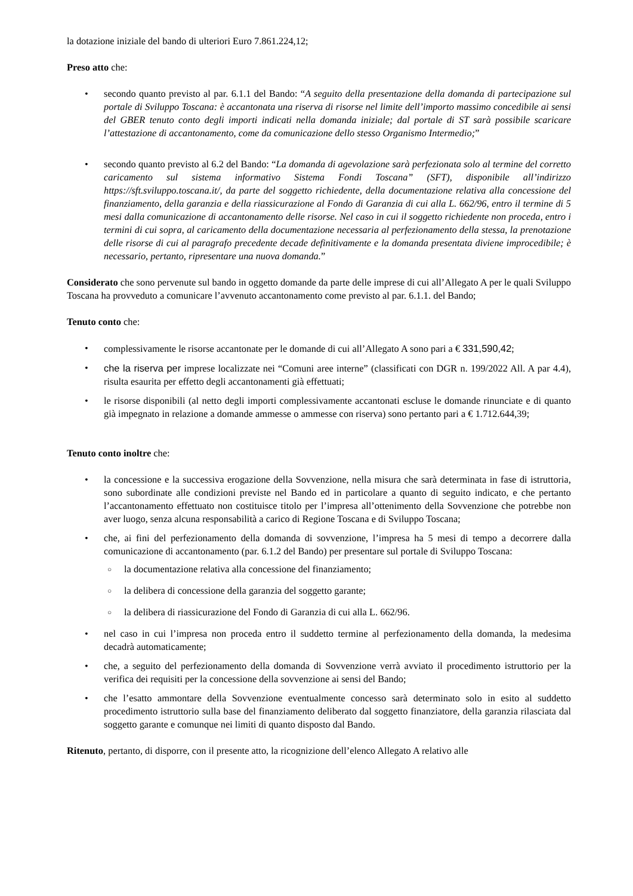la dotazione iniziale del bando di ulteriori Euro 7.861.224,12;
Preso atto che:
• secondo quanto previsto al par. 6.1.1 del Bando: “A seguito della presentazione della domanda di partecipazione sul portale di Sviluppo Toscana: è accantonata una riserva di risorse nel limite dell’importo massimo concedibile ai sensi del GBER tenuto conto degli importi indicati nella domanda iniziale; dal portale di ST sarà possibile scaricare l’attestazione di accantonamento, come da comunicazione dello stesso Organismo Intermedio;”
• secondo quanto previsto al 6.2 del Bando: “La domanda di agevolazione sarà perfezionata solo al termine del corretto caricamento sul sistema informativo Sistema Fondi Toscana” (SFT), disponibile all’indirizzo https://sft.sviluppo.toscana.it/, da parte del soggetto richiedente, della documentazione relativa alla concessione del finanziamento, della garanzia e della riassicurazione al Fondo di Garanzia di cui alla L. 662/96, entro il termine di 5 mesi dalla comunicazione di accantonamento delle risorse. Nel caso in cui il soggetto richiedente non proceda, entro i termini di cui sopra, al caricamento della documentazione necessaria al perfezionamento della stessa, la prenotazione delle risorse di cui al paragrafo precedente decade definitivamente e la domanda presentata diviene improcedibile; è necessario, pertanto, ripresentare una nuova domanda.”
Considerato che sono pervenute sul bando in oggetto domande da parte delle imprese di cui all’Allegato A per le quali Sviluppo Toscana ha provveduto a comunicare l’avvenuto accantonamento come previsto al par. 6.1.1. del Bando;
Tenuto conto che:
• complessivamente le risorse accantonate per le domande di cui all’Allegato A sono pari a € 331,590,42;
• che la riserva per imprese localizzate nei “Comuni aree interne” (classificati con DGR n. 199/2022 All. A par 4.4), risulta esaurita per effetto degli accantonamenti già effettuati;
• le risorse disponibili (al netto degli importi complessivamente accantonati escluse le domande rinunciate e di quanto già impegnato in relazione a domande ammesse o ammesse con riserva) sono pertanto pari a € 1.712.644,39;
Tenuto conto inoltre che:
• la concessione e la successiva erogazione della Sovvenzione, nella misura che sarà determinata in fase di istruttoria, sono subordinate alle condizioni previste nel Bando ed in particolare a quanto di seguito indicato, e che pertanto l’accantonamento effettuato non costituisce titolo per l’impresa all’ottenimento della Sovvenzione che potrebbe non aver luogo, senza alcuna responsabilità a carico di Regione Toscana e di Sviluppo Toscana;
• che, ai fini del perfezionamento della domanda di sovvenzione, l’impresa ha 5 mesi di tempo a decorrere dalla comunicazione di accantonamento (par. 6.1.2 del Bando) per presentare sul portale di Sviluppo Toscana:
○ la documentazione relativa alla concessione del finanziamento;
○ la delibera di concessione della garanzia del soggetto garante;
○ la delibera di riassicurazione del Fondo di Garanzia di cui alla L. 662/96.
• nel caso in cui l’impresa non proceda entro il suddetto termine al perfezionamento della domanda, la medesima decadrà automaticamente;
• che, a seguito del perfezionamento della domanda di Sovvenzione verrà avviato il procedimento istruttorio per la verifica dei requisiti per la concessione della sovvenzione ai sensi del Bando;
• che l’esatto ammontare della Sovvenzione eventualmente concesso sarà determinato solo in esito al suddetto procedimento istruttorio sulla base del finanziamento deliberato dal soggetto finanziatore, della garanzia rilasciata dal soggetto garante e comunque nei limiti di quanto disposto dal Bando.
Ritenuto, pertanto, di disporre, con il presente atto, la ricognizione dell’elenco Allegato A relativo alle